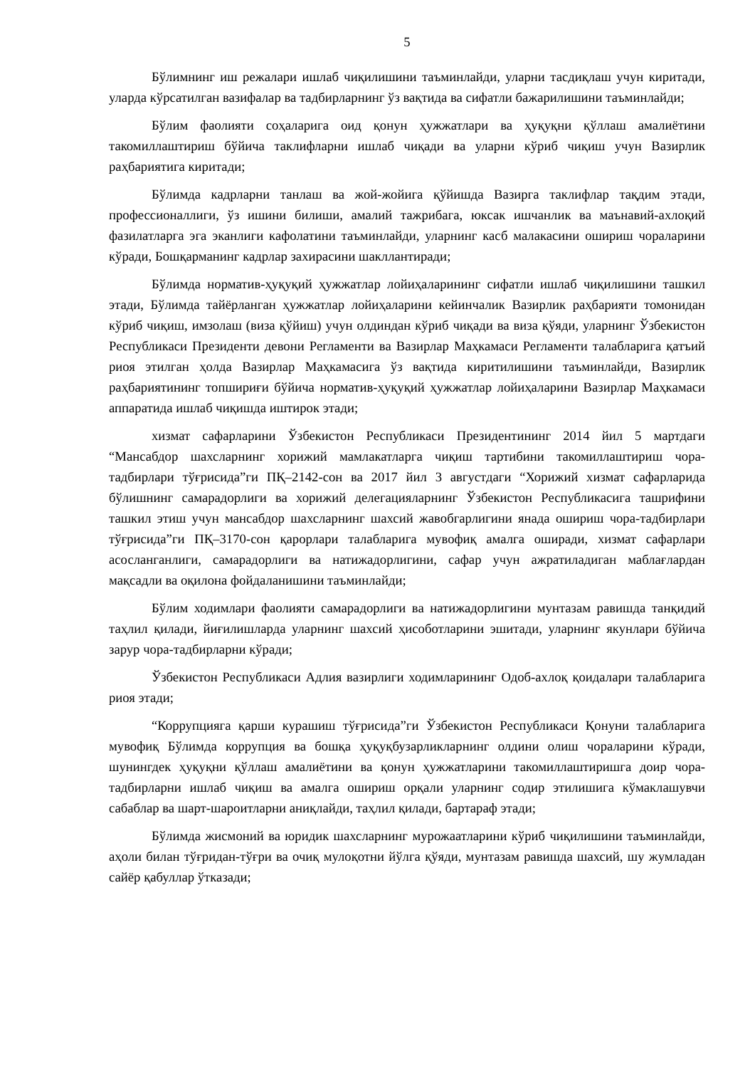5
Бўлимнинг иш режалари ишлаб чиқилишини таъминлайди, уларни тасдиқлаш учун киритади, уларда кўрсатилган вазифалар ва тадбирларнинг ўз вақтида ва сифатли бажарилишини таъминлайди;
Бўлим фаолияти соҳаларига оид қонун ҳужжатлари ва ҳуқуқни қўллаш амалиётини такомиллаштириш бўйича таклифларни ишлаб чиқади ва уларни кўриб чиқиш учун Вазирлик раҳбариятига киритади;
Бўлимда кадрларни танлаш ва жой-жойига қўйишда Вазирга таклифлар тақдим этади, профессионаллиги, ўз ишини билиши, амалий тажрибага, юксак ишчанлик ва маънавий-ахлоқий фазилатларга эга эканлиги кафолатини таъминлайди, уларнинг касб малакасини ошириш чораларини кўради, Бошқарманинг кадрлар захирасини шакллантиради;
Бўлимда норматив-ҳуқуқий ҳужжатлар лойиҳаларининг сифатли ишлаб чиқилишини ташкил этади, Бўлимда тайёрланган ҳужжатлар лойиҳаларини кейинчалик Вазирлик раҳбарияти томонидан кўриб чиқиш, имзолаш (виза қўйиш) учун олдиндан кўриб чиқади ва виза қўяди, уларнинг Ўзбекистон Республикаси Президенти девони Регламенти ва Вазирлар Маҳкамаси Регламенти талабларига қатъий риоя этилган ҳолда Вазирлар Маҳкамасига ўз вақтида киритилишини таъминлайди, Вазирлик раҳбариятининг топшириғи бўйича норматив-ҳуқуқий ҳужжатлар лойиҳаларини Вазирлар Маҳкамаси аппаратида ишлаб чиқишда иштирок этади;
хизмат сафарларини Ўзбекистон Республикаси Президентининг 2014 йил 5 мартдаги “Мансабдор шахсларнинг хорижий мамлакатларга чиқиш тартибини такомиллаштириш чора-тадбирлари тўғрисида”ги ПҚ–2142-сон ва 2017 йил 3 августдаги “Хорижий хизмат сафарларида бўлишнинг самарадорлиги ва хорижий делегацияларнинг Ўзбекистон Республикасига ташрифини ташкил этиш учун мансабдор шахсларнинг шахсий жавобгарлигини янада ошириш чора-тадбирлари тўғрисида”ги ПҚ–3170-сон қарорлари талабларига мувофиқ амалга оширади, хизмат сафарлари асосланганлиги, самарадорлиги ва натижадорлигини, сафар учун ажратиладиган маблағлардан мақсадли ва оқилона фойдаланишини таъминлайди;
Бўлим ходимлари фаолияти самарадорлиги ва натижадорлигини мунтазам равишда танқидий таҳлил қилади, йиғилишларда уларнинг шахсий ҳисоботларини эшитади, уларнинг якунлари бўйича зарур чора-тадбирларни кўради;
Ўзбекистон Республикаси Адлия вазирлиги ходимларининг Одоб-ахлоқ қоидалари талабларига риоя этади;
“Коррупцияга қарши курашиш тўғрисида”ги Ўзбекистон Республикаси Қонуни талабларига мувофиқ Бўлимда коррупция ва бошқа ҳуқуқбузарликларнинг олдини олиш чораларини кўради, шунингдек ҳуқуқни қўллаш амалиётини ва қонун ҳужжатларини такомиллаштиришга доир чора-тадбирларни ишлаб чиқиш ва амалга ошириш орқали уларнинг содир этилишига кўмаклашувчи сабаблар ва шарт-шароитларни аниқлайди, таҳлил қилади, бартараф этади;
Бўлимда жисмоний ва юридик шахсларнинг мурожаатларини кўриб чиқилишини таъминлайди, аҳоли билан тўғридан-тўғри ва очиқ мулоқотни йўлга қўяди, мунтазам равишда шахсий, шу жумладан сайёр қабуллар ўтказади;